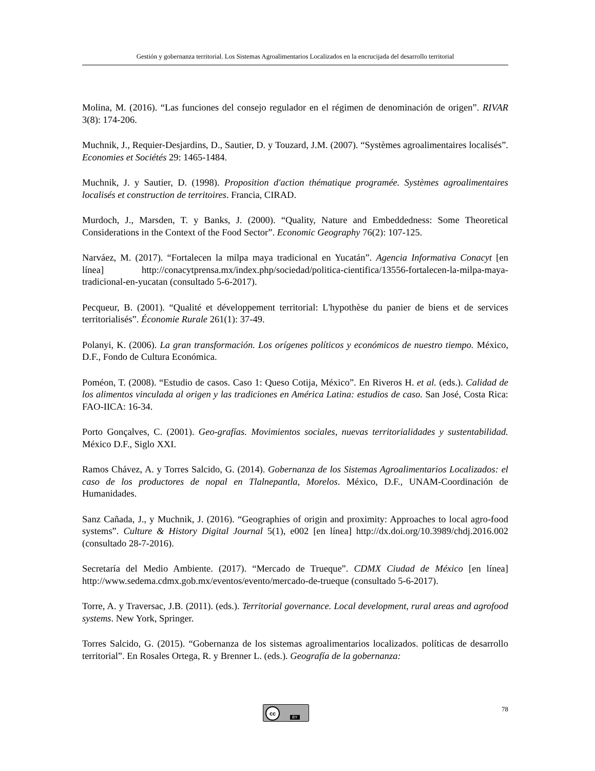Gestión y gobernanza territorial. Los Sistemas Agroalimentarios Localizados en la encrucijada del desarrollo territorial
Molina, M. (2016). “Las funciones del consejo regulador en el régimen de denominación de origen”. RIVAR 3(8): 174-206.
Muchnik, J., Requier-Desjardins, D., Sautier, D. y Touzard, J.M. (2007). “Systèmes agroalimentaires localisés”. Economies et Sociétés 29: 1465-1484.
Muchnik, J. y Sautier, D. (1998). Proposition d'action thématique programée. Systèmes agroalimentaires localisés et construction de territoires. Francia, CIRAD.
Murdoch, J., Marsden, T. y Banks, J. (2000). “Quality, Nature and Embeddedness: Some Theoretical Considerations in the Context of the Food Sector”. Economic Geography 76(2): 107-125.
Narváez, M. (2017). “Fortalecen la milpa maya tradicional en Yucatán”. Agencia Informativa Conacyt [en línea] http://conacytprensa.mx/index.php/sociedad/politica-cientifica/13556-fortalecen-la-milpa-maya-tradicional-en-yucatan (consultado 5-6-2017).
Pecqueur, B. (2001). “Qualité et développement territorial: L'hypothèse du panier de biens et de services territorialisés”. Économie Rurale 261(1): 37-49.
Polanyi, K. (2006). La gran transformación. Los orígenes políticos y económicos de nuestro tiempo. México, D.F., Fondo de Cultura Económica.
Poméon, T. (2008). “Estudio de casos. Caso 1: Queso Cotija, México”. En Riveros H. et al. (eds.). Calidad de los alimentos vinculada al origen y las tradiciones en América Latina: estudios de caso. San José, Costa Rica: FAO-IICA: 16-34.
Porto Gonçalves, C. (2001). Geo-grafías. Movimientos sociales, nuevas territorialidades y sustentabilidad. México D.F., Siglo XXI.
Ramos Chávez, A. y Torres Salcido, G. (2014). Gobernanza de los Sistemas Agroalimentarios Localizados: el caso de los productores de nopal en Tlalnepantla, Morelos. México, D.F., UNAM-Coordinación de Humanidades.
Sanz Cañada, J., y Muchnik, J. (2016). “Geographies of origin and proximity: Approaches to local agro-food systems”. Culture & History Digital Journal 5(1), e002 [en línea] http://dx.doi.org/10.3989/chdj.2016.002 (consultado 28-7-2016).
Secretaría del Medio Ambiente. (2017). “Mercado de Trueque”. CDMX Ciudad de México [en línea] http://www.sedema.cdmx.gob.mx/eventos/evento/mercado-de-trueque (consultado 5-6-2017).
Torre, A. y Traversac, J.B. (2011). (eds.). Territorial governance. Local development, rural areas and agrofood systems. New York, Springer.
Torres Salcido, G. (2015). “Gobernanza de los sistemas agroalimentarios localizados. políticas de desarrollo territorial”. En Rosales Ortega, R. y Brenner L. (eds.). Geografía de la gobernanza:
cc
BY
78